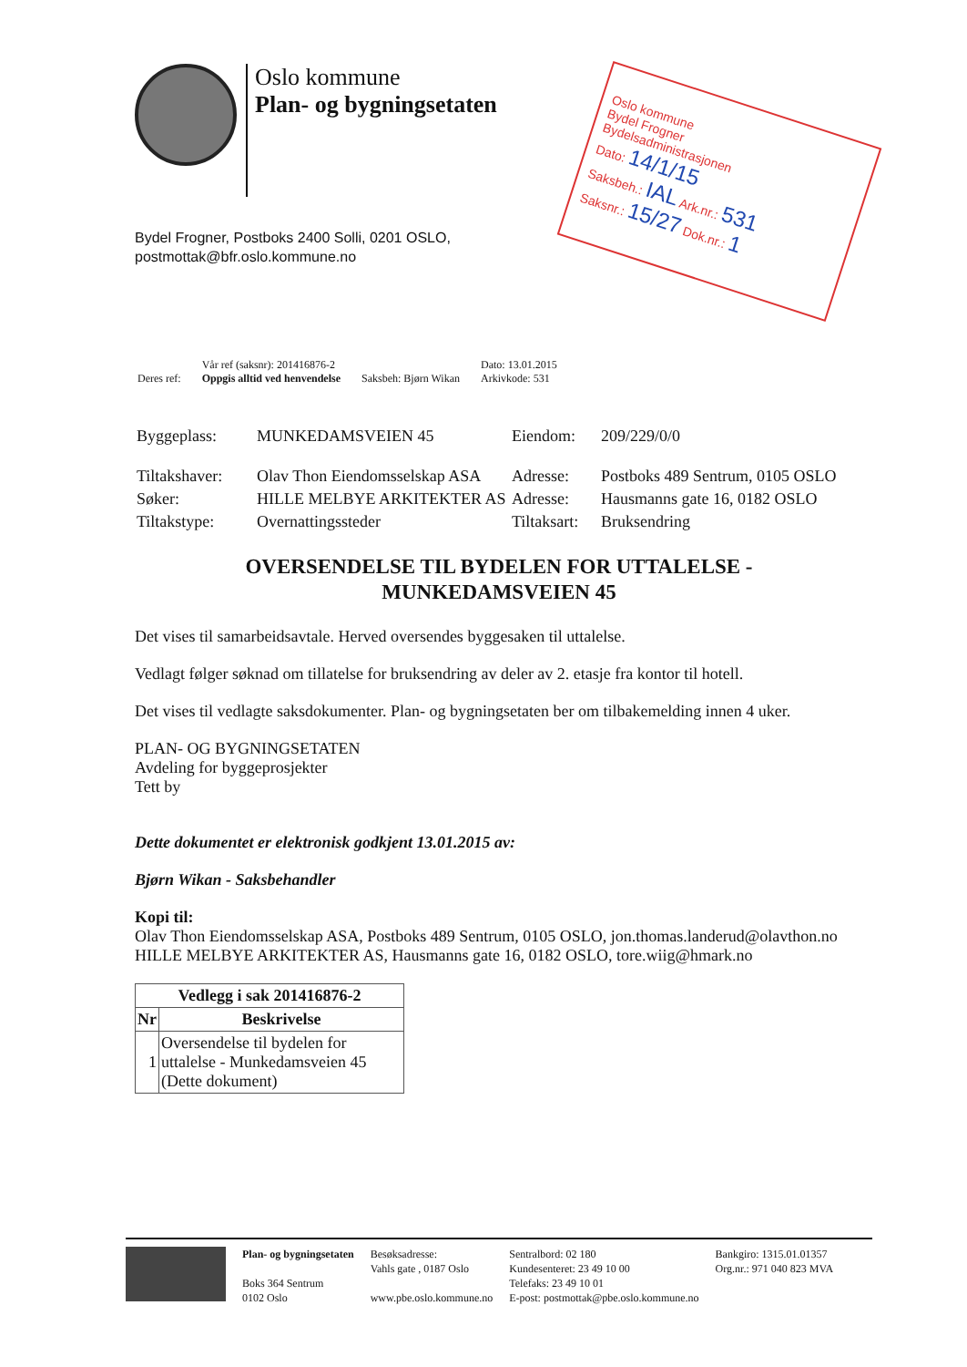Oslo kommune
Plan- og bygningsetaten
Bydel Frogner, Postboks 2400 Solli, 0201 OSLO,
postmottak@bfr.oslo.kommune.no
Oslo kommune
Bydel Frogner
Bydelsadministrasjonen
Dato: 14/1/15
Saksbeh.: IAL Ark.nr.: 531
Saksnr.: 15/27 Dok.nr.: 1
| Deres ref: | Vår ref (saksnr): 201416876-2 Oppgis alltid ved henvendelse | Saksbeh: Bjørn Wikan | Dato: 13.01.2015 Arkivkode: 531 |
| Byggeplass: | MUNKEDAMSVEIEN 45 | Eiendom: | 209/229/0/0 |
| Tiltakshaver: | Olav Thon Eiendomsselskap ASA | Adresse: | Postboks 489 Sentrum, 0105 OSLO |
| Søker: | HILLE MELBYE ARKITEKTER AS | Adresse: | Hausmanns gate 16, 0182 OSLO |
| Tiltakstype: | Overnattingssteder | Tiltaksart: | Bruksendring |
OVERSENDELSE TIL BYDELEN FOR UTTALELSE -
MUNKEDAMSVEIEN 45
Det vises til samarbeidsavtale. Herved oversendes byggesaken til uttalelse.
Vedlagt følger søknad om tillatelse for bruksendring av deler av 2. etasje fra kontor til hotell.
Det vises til vedlagte saksdokumenter. Plan- og bygningsetaten ber om tilbakemelding innen 4 uker.
PLAN- OG BYGNINGSETATEN
Avdeling for byggeprosjekter
Tett by
Dette dokumentet er elektronisk godkjent 13.01.2015 av:
Bjørn Wikan - Saksbehandler
Kopi til:
Olav Thon Eiendomsselskap ASA, Postboks 489 Sentrum, 0105 OSLO, jon.thomas.landerud@olavthon.no
HILLE MELBYE ARKITEKTER AS, Hausmanns gate 16, 0182 OSLO, tore.wiig@hmark.no
| Vedlegg i sak 201416876-2 | |
| --- | --- |
| Nr | Beskrivelse |
| 1 | Oversendelse til bydelen for uttalelse - Munkedamsveien 45 (Dette dokument) |
Plan- og bygningsetaten
Boks 364 Sentrum
0102 Oslo
Besøksadresse:
Vahls gate , 0187 Oslo
www.pbe.oslo.kommune.no
Sentralbord: 02 180
Kundesenteret: 23 49 10 00
Telefaks: 23 49 10 01
E-post: postmottak@pbe.oslo.kommune.no
Bankgiro: 1315.01.01357
Org.nr.: 971 040 823 MVA